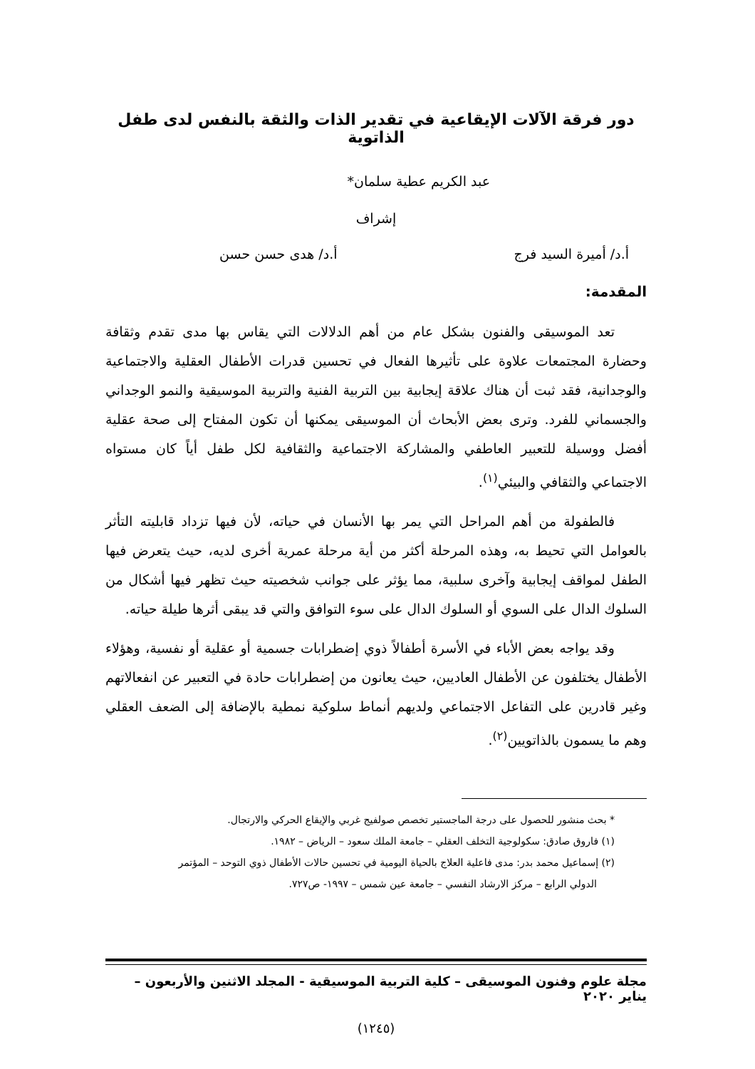دور فرقة الآلات الإيقاعية في تقدير الذات والثقة بالنفس لدى طفل الذاتوية
عبد الكريم عطية سلمان*
إشراف
أ.د/ أميرة السيد فرج أ.د/ هدى حسن حسن
المقدمة:
تعد الموسيقى والفنون بشكل عام من أهم الدلالات التي يقاس بها مدى تقدم وثقافة وحضارة المجتمعات علاوة على تأثيرها الفعال في تحسين قدرات الأطفال العقلية والاجتماعية والوجدانية، فقد ثبت أن هناك علاقة إيجابية بين التربية الفنية والتربية الموسيقية والنمو الوجداني والجسماني للفرد. وترى بعض الأبحاث أن الموسيقى يمكنها أن تكون المفتاح إلى صحة عقلية أفضل ووسيلة للتعبير العاطفي والمشاركة الاجتماعية والثقافية لكل طفل أياً كان مستواه الاجتماعي والثقافي والبيئي<sup>(١)</sup>.
فالطفولة من أهم المراحل التي يمر بها الأنسان في حياته، لأن فيها تزداد قابليته التأثر بالعوامل التي تحيط به، وهذه المرحلة أكثر من أية مرحلة عمرية أخرى لديه، حيث يتعرض فيها الطفل لمواقف إيجابية وآخرى سلبية، مما يؤثر على جوانب شخصيته حيث تظهر فيها أشكال من السلوك الدال على السوي أو السلوك الدال على سوء التوافق والتي قد يبقى أثرها طيلة حياته.
وقد يواجه بعض الأباء في الأسرة أطفالاً ذوي إضطرابات جسمية أو عقلية أو نفسية، وهؤلاء الأطفال يختلفون عن الأطفال العاديين، حيث يعانون من إضطرابات حادة في التعبير عن انفعالاتهم وغير قادرين على التفاعل الاجتماعي ولديهم أنماط سلوكية نمطية بالإضافة إلى الضعف العقلي وهم ما يسمون بالذاتويين<sup>(٢)</sup>.
* بحث منشور للحصول على درجة الماجستير تخصص صولفيج غربي والإيقاع الحركي والارتجال.
(١) فاروق صادق: سكولوجية التخلف العقلي – جامعة الملك سعود – الرياض – ١٩٨٢.
(٢) إسماعيل محمد بدر: مدى فاعلية العلاج بالحياة اليومية في تحسين حالات الأطفال ذوي التوحد – المؤتمر
الدولي الرابع – مركز الارشاد النفسي – جامعة عين شمس – ١٩٩٧- ص٧٢٧.
مجلة علوم وفنون الموسيقى – كلية التربية الموسيقية - المجلد الاثنين والأربعون – يناير ٢٠٢٠
(١٢٤٥)